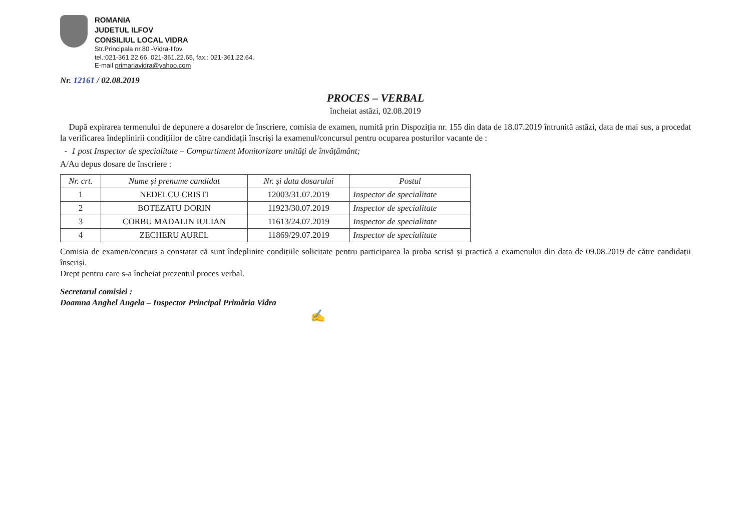ROMANIA
JUDETUL ILFOV
CONSILIUL LOCAL VIDRA
Str.Principala nr.80 -Vidra-Ilfov,
tel.:021-361.22.66, 021-361.22.65, fax.: 021-361.22.64.
E-mail primariavidra@yahoo.com
Nr. 12161 / 02.08.2019
PROCES – VERBAL
încheiat astăzi, 02.08.2019
După expirarea termenului de depunere a dosarelor de înscriere, comisia de examen, numită prin Dispoziția nr. 155 din data de 18.07.2019 întrunită astăzi, data de mai sus, a procedat la verificarea îndeplinirii condițiilor de către candidații înscriși la examenul/concursul pentru ocuparea posturilor vacante de :
- 1 post Inspector de specialitate – Compartiment Monitorizare unități de învățământ;
A/Au depus dosare de înscriere :
| Nr. crt. | Nume și prenume candidat | Nr. și data dosarului | Postul |
| --- | --- | --- | --- |
| 1 | NEDELCU CRISTI | 12003/31.07.2019 | Inspector de specialitate |
| 2 | BOTEZATU DORIN | 11923/30.07.2019 | Inspector de specialitate |
| 3 | CORBU MADALIN IULIAN | 11613/24.07.2019 | Inspector de specialitate |
| 4 | ZECHERU AUREL | 11869/29.07.2019 | Inspector de specialitate |
Comisia de examen/concurs a constatat că sunt îndeplinite condițiile solicitate pentru participarea la proba scrisă și practică a examenului din data de 09.08.2019 de către candidații înscriși.
Drept pentru care s-a încheiat prezentul proces verbal.
Secretarul comisiei :
Doamna Anghel Angela – Inspector Principal Primăria Vidra
✍